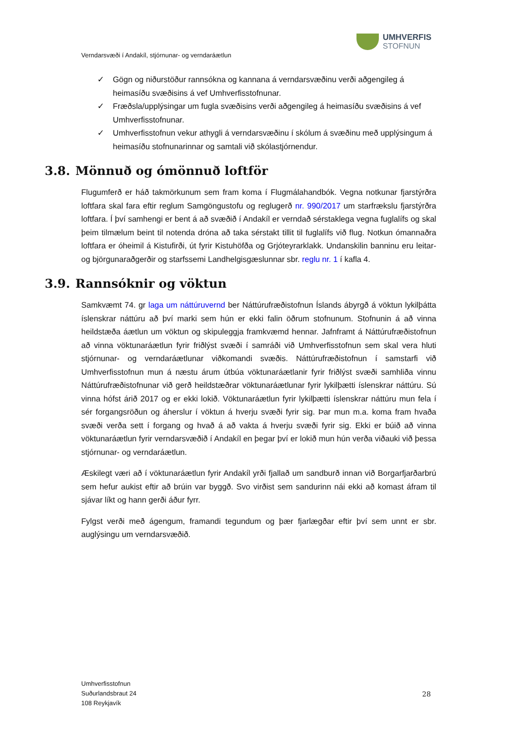UMHVERFIS
STOFNUN
Verndarsvæði í Andakíl, stjórnunar- og verndaráætlun
✓ Gögn og niðurstöður rannsókna og kannana á verndarsvæðinu verði aðgengileg á heimasíðu svæðisins á vef Umhverfisstofnunar.
✓ Fræðsla/upplýsingar um fugla svæðisins verði aðgengileg á heimasíðu svæðisins á vef Umhverfisstofnunar.
✓ Umhverfisstofnun vekur athygli á verndarsvæðinu í skólum á svæðinu með upplýsingum á heimasíðu stofnunarinnar og samtali við skólastjórnendur.
3.8. Mönnuð og ómönnuð loftför
Flugumferð er háð takmörkunum sem fram koma í Flugmálahandbók. Vegna notkunar fjarstýrðra loftfara skal fara eftir reglum Samgöngustofu og reglugerð nr. 990/2017 um starfrækslu fjarstýrðra loftfara. Í því samhengi er bent á að svæðið í Andakíl er verndað sérstaklega vegna fuglalífs og skal þeim tilmælum beint til notenda dróna að taka sérstakt tillit til fuglalífs við flug. Notkun ómannaðra loftfara er óheimil á Kistufirði, út fyrir Kistuhöfða og Grjóteyrarklakk. Undanskilin banninu eru leitar- og björgunaraðgerðir og starfssemi Landhelgisgæslunnar sbr. reglu nr. 1 í kafla 4.
3.9. Rannsóknir og vöktun
Samkvæmt 74. gr laga um náttúruvernd ber Náttúrufræðistofnun Íslands ábyrgð á vöktun lykilþátta íslenskrar náttúru að því marki sem hún er ekki falin öðrum stofnunum. Stofnunin á að vinna heildstæða áætlun um vöktun og skipuleggja framkvæmd hennar. Jafnframt á Náttúrufræðistofnun að vinna vöktunaráætlun fyrir friðlýst svæði í samráði við Umhverfisstofnun sem skal vera hluti stjórnunar- og verndaráætlunar viðkomandi svæðis. Náttúrufræðistofnun í samstarfi við Umhverfisstofnun mun á næstu árum útbúa vöktunaráætlanir fyrir friðlýst svæði samhliða vinnu Náttúrufræðistofnunar við gerð heildstæðrar vöktunaráætlunar fyrir lykilþætti íslenskrar náttúru. Sú vinna hófst árið 2017 og er ekki lokið. Vöktunaráætlun fyrir lykilþætti íslenskrar náttúru mun fela í sér forgangsröðun og áherslur í vöktun á hverju svæði fyrir sig. Þar mun m.a. koma fram hvaða svæði verða sett í forgang og hvað á að vakta á hverju svæði fyrir sig. Ekki er búið að vinna vöktunaráætlun fyrir verndarsvæðið í Andakíl en þegar því er lokið mun hún verða viðauki við þessa stjórnunar- og verndaráætlun.
Æskilegt væri að í vöktunaráætlun fyrir Andakíl yrði fjallað um sandburð innan við Borgarfjarðarbrú sem hefur aukist eftir að brúin var byggð. Svo virðist sem sandurinn nái ekki að komast áfram til sjávar líkt og hann gerði áður fyrr.
Fylgst verði með ágengum, framandi tegundum og þær fjarlægðar eftir því sem unnt er sbr. auglýsingu um verndarsvæðið.
Umhverfisstofnun
Suðurlandsbraut 24
108 Reykjavík
28